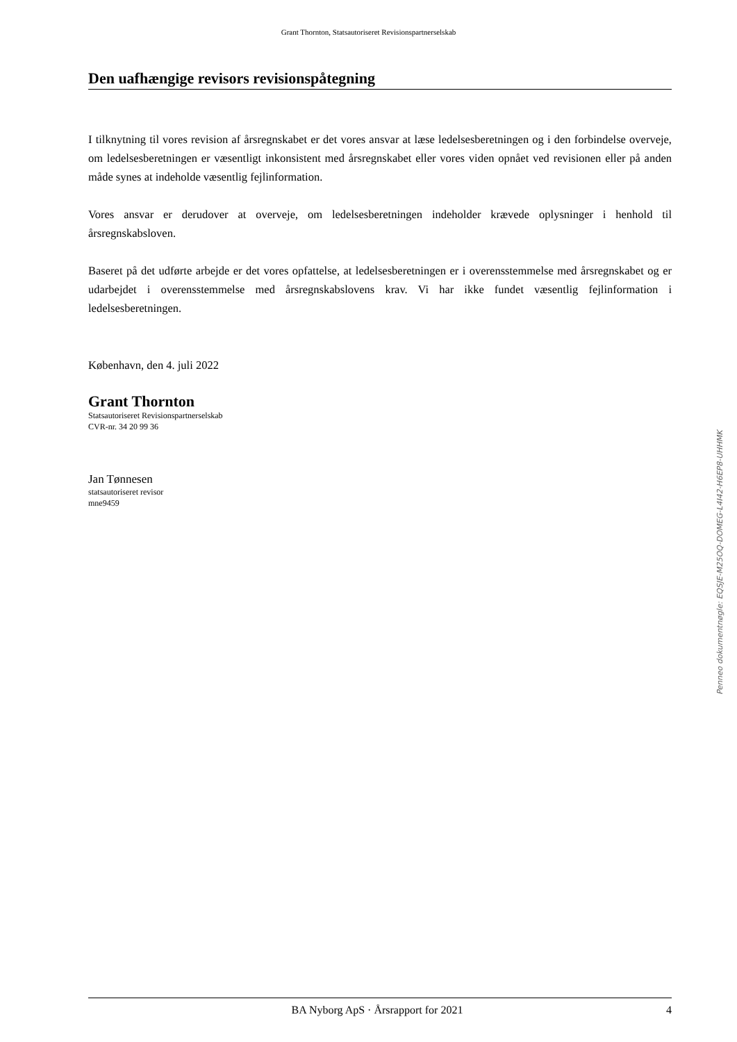Grant Thornton, Statsautoriseret Revisionspartnerselskab
Den uafhængige revisors revisionspåtegning
I tilknytning til vores revision af årsregnskabet er det vores ansvar at læse ledelsesberetningen og i den forbindelse overveje, om ledelsesberetningen er væsentligt inkonsistent med årsregnskabet eller vores viden opnået ved revisionen eller på anden måde synes at indeholde væsentlig fejlinformation.
Vores ansvar er derudover at overveje, om ledelsesberetningen indeholder krævede oplysninger i henhold til årsregnskabsloven.
Baseret på det udførte arbejde er det vores opfattelse, at ledelsesberetningen er i overensstemmelse med årsregnskabet og er udarbejdet i overensstemmelse med årsregnskabslovens krav. Vi har ikke fundet væsentlig fejlinformation i ledelsesberetningen.
København, den 4. juli 2022
Grant Thornton
Statsautoriseret Revisionspartnerselskab
CVR-nr. 34 20 99 36
Jan Tønnesen
statsautoriseret revisor
mne9459
Penneo dokumentnøgle: EQSJE-M25OQ-DOMEG-L4I42-H6EP8-UHHMK
BA Nyborg ApS · Årsrapport for 2021 4